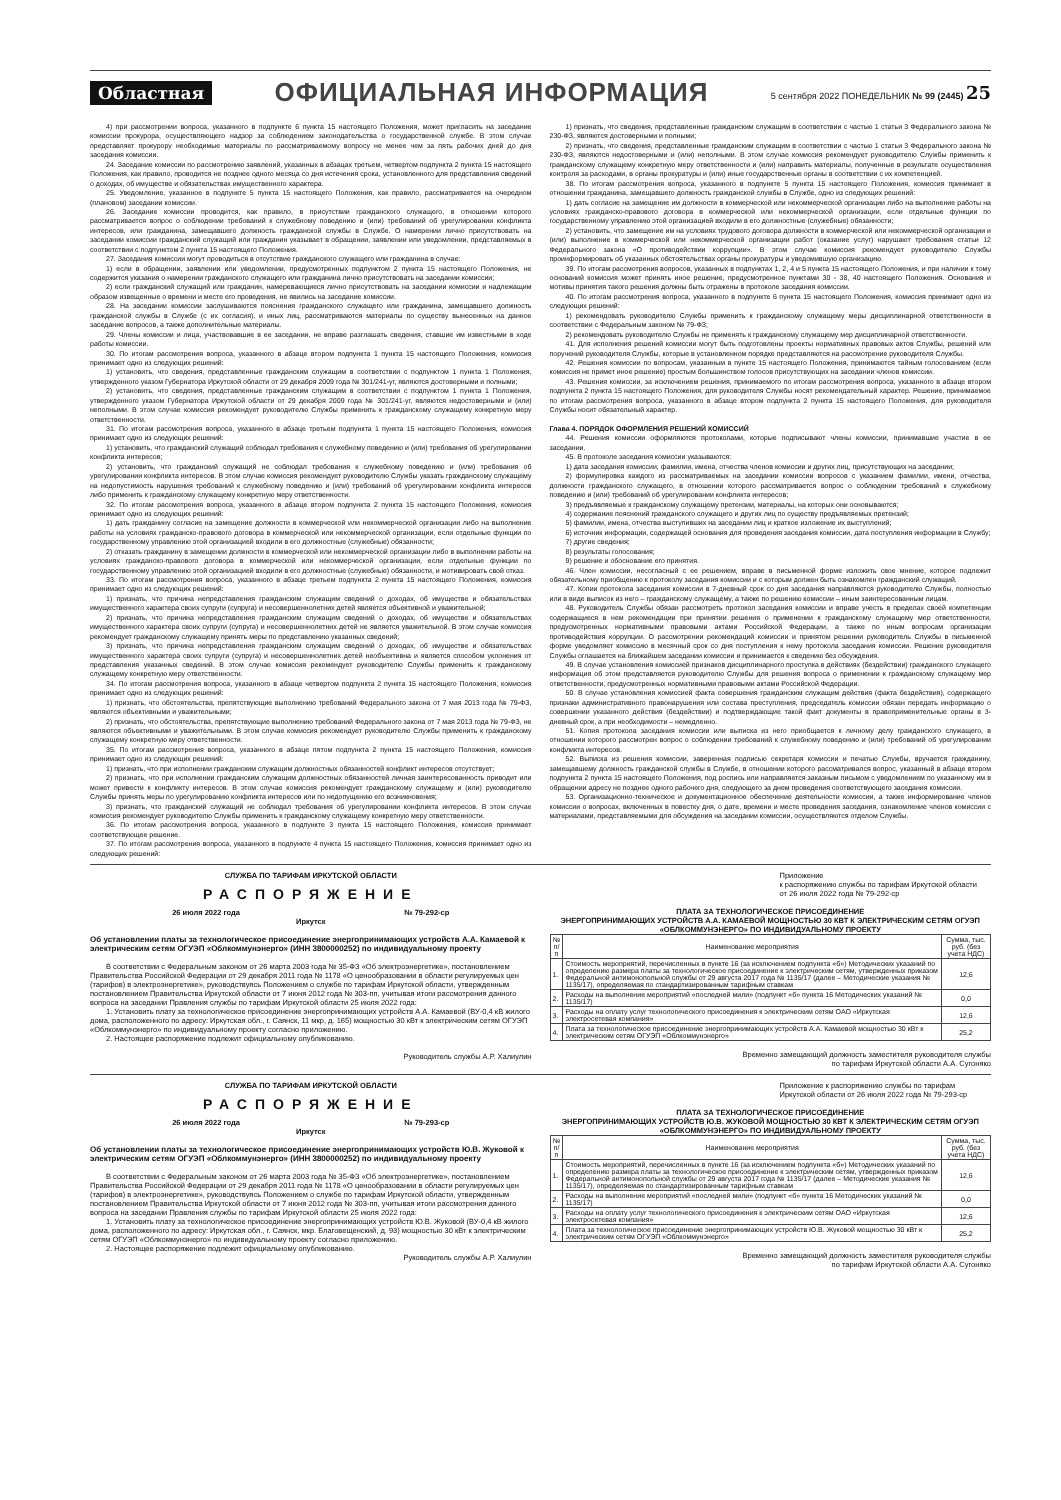Областная ОФИЦИАЛЬНАЯ ИНФОРМАЦИЯ 5 сентября 2022 ПОНЕДЕЛЬНИК № 99 (2445) 25
4) при рассмотрении вопроса, указанного в подпункте 6 пункта 15 настоящего Положения, может пригласить на заседание комиссии прокурора, осуществляющего надзор за соблюдением законодательства о государственной службе. В этом случае представляет прокурору необходимые материалы по рассматриваемому вопросу не менее чем за пять рабочих дней до дня заседания комиссии.
24. Заседание комиссии по рассмотрению заявлений, указанных в абзацах третьем, четвертом подпункта 2 пункта 15 настоящего Положения, как правило, проводится не позднее одного месяца со дня истечения срока, установленного для представления сведений о доходах, об имуществе и обязательствах имущественного характера.
25. Уведомление, указанное в подпункте 5 пункта 15 настоящего Положения, как правило, рассматривается на очередном (плановом) заседании комиссии.
26. Заседание комиссии проводится, как правило, в присутствии гражданского служащего, в отношении которого рассматривается вопрос о соблюдении требований к служебному поведению и (или) требований об урегулировании конфликта интересов, или гражданина, замещавшего должность гражданской службы в Службе. О намерении лично присутствовать на заседании комиссии гражданский служащий или гражданин указывает в обращении, заявлении или уведомлении, представляемых в соответствии с подпунктом 2 пункта 15 настоящего Положения.
27. Заседания комиссии могут проводиться в отсутствие гражданского служащего или гражданина в случае:
1) если в обращении, заявлении или уведомлении, предусмотренных подпунктом 2 пункта 15 настоящего Положения, не содержится указания о намерении гражданского служащего или гражданина лично присутствовать на заседании комиссии;
2) если гражданский служащий или гражданин, намеревающиеся лично присутствовать на заседании комиссии и надлежащим образом извещенные о времени и месте его проведения, не явились на заседание комиссии.
28. На заседании комиссии заслушиваются пояснения гражданского служащего или гражданина, замещавшего должность гражданской службы в Службе (с их согласия), и иных лиц, рассматриваются материалы по существу вынесенных на данное заседание вопросов, а также дополнительные материалы.
29. Члены комиссии и лица, участвовавшие в ее заседании, не вправе разглашать сведения, ставшие им известными в ходе работы комиссии.
30. По итогам рассмотрения вопроса, указанного в абзаце втором подпункта 1 пункта 15 настоящего Положения, комиссия принимает одно из следующих решений:
1) установить, что сведения, представленные гражданским служащим в соответствии с подпунктом 1 пункта 1 Положения, утвержденного указом Губернатора Иркутской области от 29 декабря 2009 года № 301/241-уг, являются достоверными и полными;
2) установить, что сведения, представленные гражданским служащим в соответствии с подпунктом 1 пункта 1 Положения, утвержденного указом Губернатора Иркутской области от 29 декабря 2009 года № 301/241-уг, являются недостоверными и (или) неполными. В этом случае комиссия рекомендует руководителю Службы применить к гражданскому служащему конкретную меру ответственности.
31. По итогам рассмотрения вопроса, указанного в абзаце третьем подпункта 1 пункта 15 настоящего Положения, комиссия принимает одно из следующих решений:
1) установить, что гражданский служащий соблюдал требования к служебному поведению и (или) требования об урегулировании конфликта интересов;
2) установить, что гражданский служащий не соблюдал требования к служебному поведению и (или) требования об урегулировании конфликта интересов. В этом случае комиссия рекомендует руководителю Службы указать гражданскому служащему на недопустимость нарушения требований к служебному поведению и (или) требований об урегулировании конфликта интересов либо применить к гражданскому служащему конкретную меру ответственности.
32. По итогам рассмотрения вопроса, указанного в абзаце втором подпункта 2 пункта 15 настоящего Положения, комиссия принимает одно из следующих решений:
1) дать гражданину согласие на замещение должности в коммерческой или некоммерческой организации либо на выполнение работы на условиях гражданско-правового договора в коммерческой или некоммерческой организации, если отдельные функции по государственному управлению этой организацией входили в его должностные (служебные) обязанности;
2) отказать гражданину в замещении должности в коммерческой или некоммерческой организации либо в выполнении работы на условиях гражданско-правового договора в коммерческой или некоммерческой организации, если отдельные функции по государственному управлению этой организацией входили в его должностные (служебные) обязанности, и мотивировать свой отказ.
33. По итогам рассмотрения вопроса, указанного в абзаце третьем подпункта 2 пункта 15 настоящего Положения, комиссия принимает одно из следующих решений:
1) признать, что причина непредставления гражданским служащим сведений о доходах, об имуществе и обязательствах имущественного характера своих супруги (супруга) и несовершеннолетних детей является объективной и уважительной;
2) признать, что причина непредставления гражданским служащим сведений о доходах, об имуществе и обязательствах имущественного характера своих супруги (супруга) и несовершеннолетних детей не является уважительной. В этом случае комиссия рекомендует гражданскому служащему принять меры по представлению указанных сведений;
3) признать, что причина непредставления гражданским служащим сведений о доходах, об имуществе и обязательствах имущественного характера своих супруги (супруга) и несовершеннолетних детей необъективна и является способом уклонения от представления указанных сведений. В этом случае комиссия рекомендует руководителю Службы применить к гражданскому служащему конкретную меру ответственности.
34. По итогам рассмотрения вопроса, указанного в абзаце четвертом подпункта 2 пункта 15 настоящего Положения, комиссия принимает одно из следующих решений:
1) признать, что обстоятельства, препятствующие выполнению требований Федерального закона от 7 мая 2013 года № 79-ФЗ, являются объективными и уважительными;
2) признать, что обстоятельства, препятствующие выполнению требований Федерального закона от 7 мая 2013 года № 79-ФЗ, не являются объективными и уважительными. В этом случае комиссия рекомендует руководителю Службы применить к гражданскому служащему конкретную меру ответственности.
35. По итогам рассмотрения вопроса, указанного в абзаце пятом подпункта 2 пункта 15 настоящего Положения, комиссия принимает одно из следующих решений:
1) признать, что при исполнении гражданским служащим должностных обязанностей конфликт интересов отсутствует;
2) признать, что при исполнении гражданским служащим должностных обязанностей личная заинтересованность приводит или может привести к конфликту интересов. В этом случае комиссия рекомендует гражданскому служащему и (или) руководителю Службы принять меры по урегулированию конфликта интересов или по недопущению его возникновения;
3) признать, что гражданский служащий не соблюдал требования об урегулировании конфликта интересов. В этом случае комиссия рекомендует руководителю Службы применить к гражданскому служащему конкретную меру ответственности.
36. По итогам рассмотрения вопроса, указанного в подпункте 3 пункта 15 настоящего Положения, комиссия принимает соответствующее решение.
37. По итогам рассмотрения вопроса, указанного в подпункте 4 пункта 15 настоящего Положения, комиссия принимает одно из следующих решений:
1) признать, что сведения, представленные гражданским служащим в соответствии с частью 1 статьи 3 Федерального закона № 230-ФЗ, являются достоверными и полными;
2) признать, что сведения, представленные гражданским служащим в соответствии с частью 1 статьи 3 Федерального закона № 230-ФЗ, являются недостоверными и (или) неполными. В этом случае комиссия рекомендует руководителю Службы применить к гражданскому служащему конкретную меру ответственности и (или) направить материалы, полученные в результате осуществления контроля за расходами, в органы прокуратуры и (или) иные государственные органы в соответствии с их компетенцией.
38. По итогам рассмотрения вопроса, указанного в подпункте 5 пункта 15 настоящего Положения, комиссия принимает в отношении гражданина, замещавшего должность гражданской службы в Службе, одно из следующих решений:
1) дать согласие на замещение им должности в коммерческой или некоммерческой организации либо на выполнение работы на условиях гражданско-правового договора в коммерческой или некоммерческой организации, если отдельные функции по государственному управлению этой организацией входили в его должностные (служебные) обязанности;
2) установить, что замещение им на условиях трудового договора должности в коммерческой или некоммерческой организации и (или) выполнение в коммерческой или некоммерческой организации работ (оказание услуг) нарушают требования статьи 12 Федерального закона «О противодействии коррупции». В этом случае комиссия рекомендует руководителю Службы проинформировать об указанных обстоятельствах органы прокуратуры и уведомившую организацию.
39. По итогам рассмотрения вопросов, указанных в подпунктах 1, 2, 4 и 5 пункта 15 настоящего Положения, и при наличии к тому оснований комиссия может принять иное решение, предусмотренное пунктами 30 - 38, 40 настоящего Положения. Основания и мотивы принятия такого решения должны быть отражены в протоколе заседания комиссии.
40. По итогам рассмотрения вопроса, указанного в подпункте 6 пункта 15 настоящего Положения, комиссия принимает одно из следующих решений:
1) рекомендовать руководителю Службы применить к гражданскому служащему меры дисциплинарной ответственности в соответствии с Федеральным законом № 79-ФЗ;
2) рекомендовать руководителю Службы не применять к гражданскому служащему мер дисциплинарной ответственности.
41. Для исполнения решений комиссии могут быть подготовлены проекты нормативных правовых актов Службы, решений или поручений руководителя Службы, которые в установленном порядке представляются на рассмотрение руководителя Службы.
42. Решения комиссии по вопросам, указанным в пункте 15 настоящего Положения, принимаются тайным голосованием (если комиссия не примет иное решение) простым большинством голосов присутствующих на заседании членов комиссии.
43. Решения комиссии, за исключением решения, принимаемого по итогам рассмотрения вопроса, указанного в абзаце втором подпункта 2 пункта 15 настоящего Положения, для руководителя Службы носят рекомендательный характер. Решение, принимаемое по итогам рассмотрения вопроса, указанного в абзаце втором подпункта 2 пункта 15 настоящего Положения, для руководителя Службы носит обязательный характер.
Глава 4. ПОРЯДОК ОФОРМЛЕНИЯ РЕШЕНИЙ КОМИССИЙ
44. Решения комиссии оформляются протоколами, которые подписывают члены комиссии, принимавшие участие в ее заседании.
45. В протоколе заседания комиссии указываются:
1) дата заседания комиссии, фамилии, имена, отчества членов комиссии и других лиц, присутствующих на заседании;
2) формулировка каждого из рассматриваемых на заседании комиссии вопросов с указанием фамилии, имени, отчества, должности гражданского служащего, в отношении которого рассматривается вопрос о соблюдении требований к служебному поведению и (или) требований об урегулировании конфликта интересов;
3) предъявляемые к гражданскому служащему претензии, материалы, на которых они основываются;
4) содержание пояснений гражданского служащего и других лиц по существу предъявляемых претензий;
5) фамилии, имена, отчества выступивших на заседании лиц и краткое изложение их выступлений;
6) источник информации, содержащей основания для проведения заседания комиссии, дата поступления информации в Службу;
7) другие сведения;
8) результаты голосования;
9) решение и обоснование его принятия.
46. Член комиссии, несогласный с ее решением, вправе в письменной форме изложить свое мнение, которое подлежит обязательному приобщению к протоколу заседания комиссии и с которым должен быть ознакомлен гражданский служащий.
47. Копии протокола заседания комиссии в 7-дневный срок со дня заседания направляются руководителю Службы, полностью или в виде выписок из него – гражданскому служащему, а также по решению комиссии – иным заинтересованным лицам.
48. Руководитель Службы обязан рассмотреть протокол заседания комиссии и вправе учесть в пределах своей компетенции содержащиеся в нем рекомендации при принятии решения о применении к гражданскому служащему мер ответственности, предусмотренных нормативными правовыми актами Российской Федерации, а также по иным вопросам организации противодействия коррупции. О рассмотрении рекомендаций комиссии и принятом решении руководитель Службы в письменной форме уведомляет комиссию в месячный срок со дня поступления к нему протокола заседания комиссии. Решение руководителя Службы оглашается на ближайшем заседании комиссии и принимается к сведению без обсуждения.
49. В случае установления комиссией признаков дисциплинарного проступка в действиях (бездействии) гражданского служащего информация об этом представляется руководителю Службы для решения вопроса о применении к гражданскому служащему мер ответственности, предусмотренных нормативными правовыми актами Российской Федерации.
50. В случае установления комиссией факта совершения гражданским служащим действия (факта бездействия), содержащего признаки административного правонарушения или состава преступления, председатель комиссии обязан передать информацию о совершении указанного действия (бездействии) и подтверждающие такой факт документы в правоприменительные органы в 3-дневный срок, а при необходимости – немедленно.
51. Копия протокола заседания комиссии или выписка из него приобщается к личному делу гражданского служащего, в отношении которого рассмотрен вопрос о соблюдении требований к служебному поведению и (или) требований об урегулировании конфликта интересов.
52. Выписка из решения комиссии, заверенная подписью секретаря комиссии и печатью Службы, вручается гражданину, замещавшему должность гражданской службы в Службе, в отношении которого рассматривался вопрос, указанный в абзаце втором подпункта 2 пункта 15 настоящего Положения, под роспись или направляется заказным письмом с уведомлением по указанному им в обращении адресу не позднее одного рабочего дня, следующего за днем проведения соответствующего заседания комиссии.
53. Организационно-техническое и документационное обеспечение деятельности комиссии, а также информирование членов комиссии о вопросах, включенных в повестку дня, о дате, времени и месте проведения заседания, ознакомление членов комиссии с материалами, представляемыми для обсуждения на заседании комиссии, осуществляются отделом Службы.
СЛУЖБА ПО ТАРИФАМ ИРКУТСКОЙ ОБЛАСТИ
РАСПОРЯЖЕНИЕ
26 июля 2022 года № 79-292-ср
Иркутск
Об установлении платы за технологическое присоединение энергопринимающих устройств А.А. Камаевой к электрическим сетям ОГУЭП «Облкоммунэнерго» (ИНН 3800000252) по индивидуальному проекту
В соответствии с Федеральным законом от 26 марта 2003 года № 35-ФЗ «Об электроэнергетике», постановлением Правительства Российской Федерации от 29 декабря 2011 года № 1178 «О ценообразовании в области регулируемых цен (тарифов) в электроэнергетике», руководствуясь Положением о службе по тарифам Иркутской области, утвержденным постановлением Правительства Иркутской области от 7 июня 2012 года № 303-пп, учитывая итоги рассмотрения данного вопроса на заседании Правления службы по тарифам Иркутской области 25 июля 2022 года:
1. Установить плату за технологическое присоединение энергопринимающих устройств А.А. Камаевой (ВУ-0,4 кВ жилого дома, расположенного по адресу: Иркутская обл., г. Саянск, 11 мкр, д. 165) мощностью 30 кВт к электрическим сетям ОГУЭП «Облкоммунэнерго» по индивидуальному проекту согласно приложению.
2. Настоящее распоряжение подлежит официальному опубликованию.
Руководитель службы А.Р. Халиулин
Приложение
к распоряжению службы по тарифам Иркутской области
от 26 июля 2022 года № 79-292-ср
ПЛАТА ЗА ТЕХНОЛОГИЧЕСКОЕ ПРИСОЕДИНЕНИЕ
ЭНЕРГОПРИНИМАЮЩИХ УСТРОЙСТВ А.А. КАМАЕВОЙ МОЩНОСТЬЮ 30 КВТ К ЭЛЕКТРИЧЕСКИМ СЕТЯМ ОГУЭП «ОБЛКОММУНЭНЕРГО» ПО ИНДИВИДУАЛЬНОМУ ПРОЕКТУ
| № п/п | Наименование мероприятия | Сумма, тыс. руб. (без учета НДС) |
| --- | --- | --- |
| 1. | Стоимость мероприятий, перечисленных в пункте 16 (за исключением подпункта «б») Методических указаний по определению размера платы за технологическое присоединение к электрическим сетям, утвержденных приказом Федеральной антимонопольной службы от 29 августа 2017 года № 1135/17 (далее – Методические указания № 1135/17), определяемая по стандартизированным тарифным ставкам | 12,6 |
| 2. | Расходы на выполнение мероприятий «последней мили» (подпункт «б» пункта 16 Методических указаний № 1135/17) | 0,0 |
| 3. | Расходы на оплату услуг технологического присоединения к электрическим сетям ОАО «Иркутская электросетевая компания» | 12,6 |
| 4. | Плата за технологическое присоединение энергопринимающих устройств А.А. Камаевой мощностью 30 кВт к электрическим сетям ОГУЭП «Облкоммунэнерго» | 25,2 |
Временно замещающий должность заместителя руководителя службы
по тарифам Иркутской области А.А. Сугоняко
СЛУЖБА ПО ТАРИФАМ ИРКУТСКОЙ ОБЛАСТИ
РАСПОРЯЖЕНИЕ
26 июля 2022 года № 79-293-ср
Иркутск
Об установлении платы за технологическое присоединение энергопринимающих устройств Ю.В. Жуковой к электрическим сетям ОГУЭП «Облкоммунэнерго» (ИНН 3800000252) по индивидуальному проекту
В соответствии с Федеральным законом от 26 марта 2003 года № 35-ФЗ «Об электроэнергетике», постановлением Правительства Российской Федерации от 29 декабря 2011 года № 1178 «О ценообразовании в области регулируемых цен (тарифов) в электроэнергетике», руководствуясь Положением о службе по тарифам Иркутской области, утвержденным постановлением Правительства Иркутской области от 7 июня 2012 года № 303-пп, учитывая итоги рассмотрения данного вопроса на заседании Правления службы по тарифам Иркутской области 25 июля 2022 года:
1. Установить плату за технологическое присоединение энергопринимающих устройств Ю.В. Жуковой (ВУ-0,4 кВ жилого дома, расположенного по адресу: Иркутская обл., г. Саянск, мкр. Благовещенский, д. 93) мощностью 30 кВт к электрическим сетям ОГУЭП «Облкоммунэнерго» по индивидуальному проекту согласно приложению.
2. Настоящее распоряжение подлежит официальному опубликованию.
Руководитель службы А.Р. Халиулин
Приложение к распоряжению службы по тарифам
Иркутской области от 26 июля 2022 года № 79-293-ср
ПЛАТА ЗА ТЕХНОЛОГИЧЕСКОЕ ПРИСОЕДИНЕНИЕ
ЭНЕРГОПРИНИМАЮЩИХ УСТРОЙСТВ Ю.В. ЖУКОВОЙ МОЩНОСТЬЮ 30 КВТ К ЭЛЕКТРИЧЕСКИМ СЕТЯМ ОГУЭП «ОБЛКОММУНЭНЕРГО» ПО ИНДИВИДУАЛЬНОМУ ПРОЕКТУ
| № п/п | Наименование мероприятия | Сумма, тыс. руб. (без учета НДС) |
| --- | --- | --- |
| 1. | Стоимость мероприятий, перечисленных в пункте 16 (за исключением подпункта «б») Методических указаний по определению размера платы за технологическое присоединение к электрическим сетям, утвержденных приказом Федеральной антимонопольной службы от 29 августа 2017 года № 1135/17 (далее – Методические указания № 1135/17), определяемая по стандартизированным тарифным ставкам | 12,6 |
| 2. | Расходы на выполнение мероприятий «последней мили» (подпункт «б» пункта 16 Методических указаний № 1135/17) | 0,0 |
| 3. | Расходы на оплату услуг технологического присоединения к электрическим сетям ОАО «Иркутская электросетевая компания» | 12,6 |
| 4. | Плата за технологическое присоединение энергопринимающих устройств Ю.В. Жуковой мощностью 30 кВт к электрическим сетям ОГУЭП «Облкоммунэнерго» | 25,2 |
Временно замещающий должность заместителя руководителя службы
по тарифам Иркутской области А.А. Сугоняко